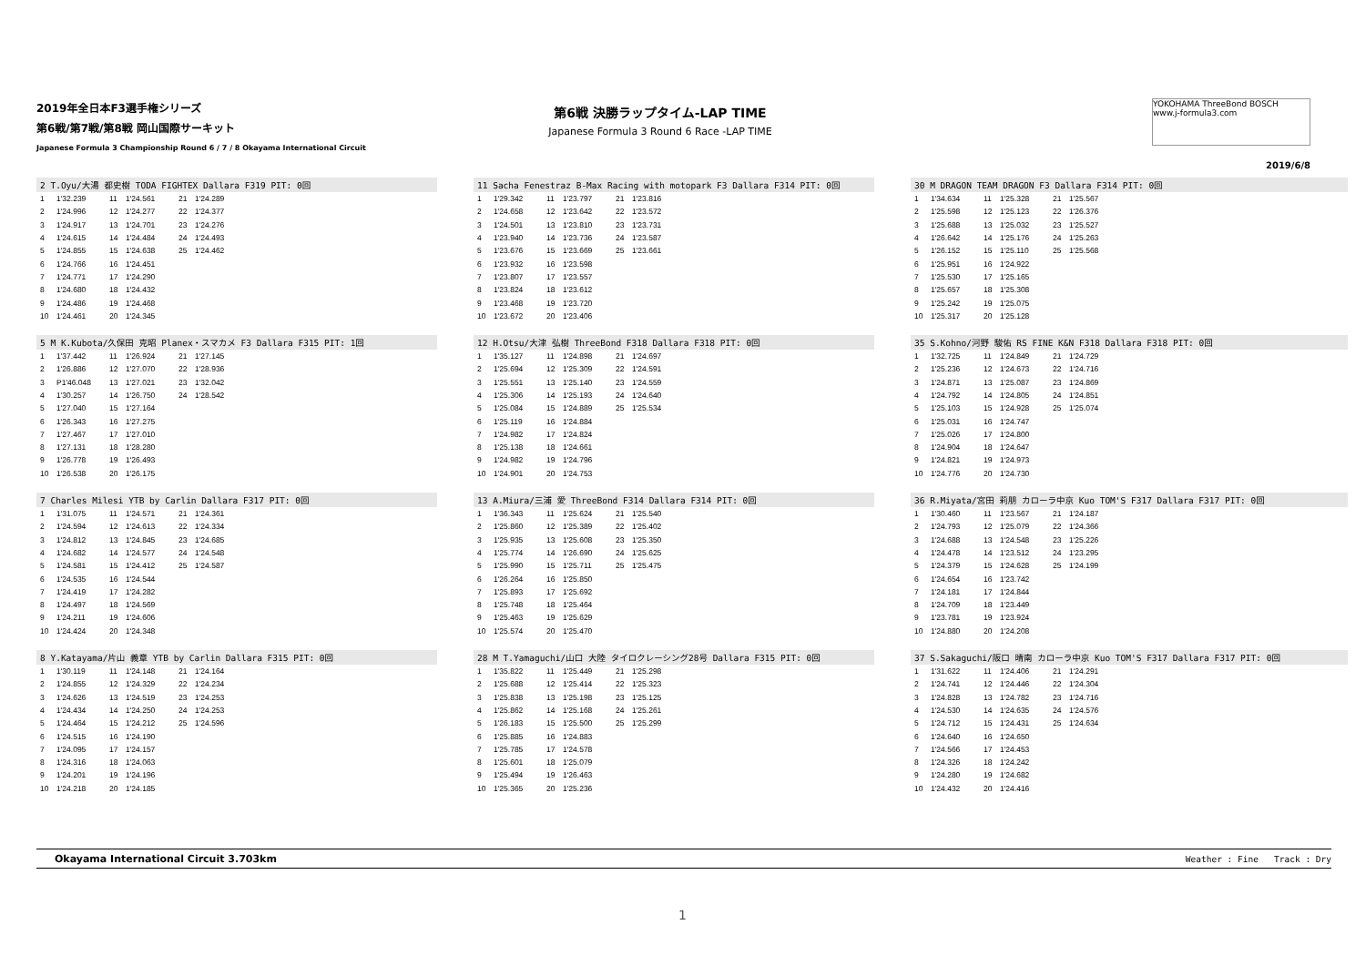2019年全日本F3選手権シリーズ
第6戦/第7戦/第8戦 岡山国際サーキット
Japanese Formula 3 Championship Round 6 / 7 / 8 Okayama International Circuit
第6戦 決勝ラップタイム-LAP TIME
Japanese Formula 3 Round 6 Race -LAP TIME
YOKOHAMA ThreeBond BOSCH
www.j-formula3.com
2019/6/8
2 T.Oyu/大湯 都史樹 TODA FIGHTEX Dallara F319 PIT: 0回
| 1 | 1'32.239 | 11 | 1'24.561 | 21 | 1'24.289 |
| 2 | 1'24.996 | 12 | 1'24.277 | 22 | 1'24.377 |
| 3 | 1'24.917 | 13 | 1'24.701 | 23 | 1'24.276 |
| 4 | 1'24.615 | 14 | 1'24.484 | 24 | 1'24.493 |
| 5 | 1'24.855 | 15 | 1'24.638 | 25 | 1'24.462 |
| 6 | 1'24.766 | 16 | 1'24.451 | | |
| 7 | 1'24.771 | 17 | 1'24.290 | | |
| 8 | 1'24.680 | 18 | 1'24.432 | | |
| 9 | 1'24.486 | 19 | 1'24.468 | | |
| 10 | 1'24.461 | 20 | 1'24.345 | | |
5 M K.Kubota/久保田 克昭 Planex・スマカメ F3 Dallara F315 PIT: 1回
| 1 | 1'37.442 | 11 | 1'26.924 | 21 | 1'27.145 |
| 2 | 1'26.886 | 12 | 1'27.070 | 22 | 1'28.936 |
| 3 | P1'46.048 | 13 | 1'27.021 | 23 | 1'32.042 |
| 4 | 1'30.257 | 14 | 1'26.750 | 24 | 1'28.542 |
| 5 | 1'27.040 | 15 | 1'27.164 | | |
| 6 | 1'26.343 | 16 | 1'27.275 | | |
| 7 | 1'27.467 | 17 | 1'27.010 | | |
| 8 | 1'27.131 | 18 | 1'28.280 | | |
| 9 | 1'26.778 | 19 | 1'26.493 | | |
| 10 | 1'26.538 | 20 | 1'26.175 | | |
7 Charles Milesi YTB by Carlin Dallara F317 PIT: 0回
| 1 | 1'31.075 | 11 | 1'24.571 | 21 | 1'24.361 |
| 2 | 1'24.594 | 12 | 1'24.613 | 22 | 1'24.334 |
| 3 | 1'24.812 | 13 | 1'24.845 | 23 | 1'24.685 |
| 4 | 1'24.682 | 14 | 1'24.577 | 24 | 1'24.548 |
| 5 | 1'24.581 | 15 | 1'24.412 | 25 | 1'24.587 |
| 6 | 1'24.535 | 16 | 1'24.544 | | |
| 7 | 1'24.419 | 17 | 1'24.282 | | |
| 8 | 1'24.497 | 18 | 1'24.569 | | |
| 9 | 1'24.211 | 19 | 1'24.606 | | |
| 10 | 1'24.424 | 20 | 1'24.348 | | |
8 Y.Katayama/片山 義章 YTB by Carlin Dallara F315 PIT: 0回
| 1 | 1'30.119 | 11 | 1'24.148 | 21 | 1'24.164 |
| 2 | 1'24.855 | 12 | 1'24.329 | 22 | 1'24.234 |
| 3 | 1'24.626 | 13 | 1'24.519 | 23 | 1'24.253 |
| 4 | 1'24.434 | 14 | 1'24.250 | 24 | 1'24.253 |
| 5 | 1'24.464 | 15 | 1'24.212 | 25 | 1'24.596 |
| 6 | 1'24.515 | 16 | 1'24.190 | | |
| 7 | 1'24.095 | 17 | 1'24.157 | | |
| 8 | 1'24.316 | 18 | 1'24.063 | | |
| 9 | 1'24.201 | 19 | 1'24.196 | | |
| 10 | 1'24.218 | 20 | 1'24.185 | | |
11 Sacha Fenestraz B-Max Racing with motopark F3 Dallara F314 PIT: 0回
| 1 | 1'29.342 | 11 | 1'23.797 | 21 | 1'23.816 |
| 2 | 1'24.658 | 12 | 1'23.642 | 22 | 1'23.572 |
| 3 | 1'24.501 | 13 | 1'23.810 | 23 | 1'23.731 |
| 4 | 1'23.940 | 14 | 1'23.736 | 24 | 1'23.587 |
| 5 | 1'23.676 | 15 | 1'23.669 | 25 | 1'23.661 |
| 6 | 1'23.932 | 16 | 1'23.598 | | |
| 7 | 1'23.807 | 17 | 1'23.557 | | |
| 8 | 1'23.824 | 18 | 1'23.612 | | |
| 9 | 1'23.468 | 19 | 1'23.720 | | |
| 10 | 1'23.672 | 20 | 1'23.406 | | |
12 H.Otsu/大津 弘樹 ThreeBond F318 Dallara F318 PIT: 0回
| 1 | 1'35.127 | 11 | 1'24.898 | 21 | 1'24.697 |
| 2 | 1'25.694 | 12 | 1'25.309 | 22 | 1'24.591 |
| 3 | 1'25.551 | 13 | 1'25.140 | 23 | 1'24.559 |
| 4 | 1'25.306 | 14 | 1'25.193 | 24 | 1'24.640 |
| 5 | 1'25.084 | 15 | 1'24.889 | 25 | 1'25.534 |
| 6 | 1'25.119 | 16 | 1'24.884 | | |
| 7 | 1'24.982 | 17 | 1'24.824 | | |
| 8 | 1'25.138 | 18 | 1'24.661 | | |
| 9 | 1'24.982 | 19 | 1'24.796 | | |
| 10 | 1'24.901 | 20 | 1'24.753 | | |
13 A.Miura/三浦 愛 ThreeBond F314 Dallara F314 PIT: 0回
| 1 | 1'36.343 | 11 | 1'25.624 | 21 | 1'25.540 |
| 2 | 1'25.860 | 12 | 1'25.389 | 22 | 1'25.402 |
| 3 | 1'25.935 | 13 | 1'25.608 | 23 | 1'25.350 |
| 4 | 1'25.774 | 14 | 1'26.690 | 24 | 1'25.625 |
| 5 | 1'25.990 | 15 | 1'25.711 | 25 | 1'25.475 |
| 6 | 1'26.264 | 16 | 1'25.850 | | |
| 7 | 1'25.893 | 17 | 1'25.692 | | |
| 8 | 1'25.748 | 18 | 1'25.464 | | |
| 9 | 1'25.463 | 19 | 1'25.629 | | |
| 10 | 1'25.574 | 20 | 1'25.470 | | |
28 M T.Yamaguchi/山口 大陸 タイロクレーシング28号 Dallara F315 PIT: 0回
| 1 | 1'35.822 | 11 | 1'25.449 | 21 | 1'25.298 |
| 2 | 1'25.688 | 12 | 1'25.414 | 22 | 1'25.323 |
| 3 | 1'25.838 | 13 | 1'25.198 | 23 | 1'25.125 |
| 4 | 1'25.862 | 14 | 1'25.168 | 24 | 1'25.261 |
| 5 | 1'26.183 | 15 | 1'25.500 | 25 | 1'25.299 |
| 6 | 1'25.885 | 16 | 1'24.883 | | |
| 7 | 1'25.785 | 17 | 1'24.578 | | |
| 8 | 1'25.601 | 18 | 1'25.079 | | |
| 9 | 1'25.494 | 19 | 1'26.463 | | |
| 10 | 1'25.365 | 20 | 1'25.236 | | |
30 M DRAGON TEAM DRAGON F3 Dallara F314 PIT: 0回
| 1 | 1'34.634 | 11 | 1'25.328 | 21 | 1'25.567 |
| 2 | 1'25.598 | 12 | 1'25.123 | 22 | 1'26.376 |
| 3 | 1'25.688 | 13 | 1'25.032 | 23 | 1'25.527 |
| 4 | 1'26.642 | 14 | 1'25.176 | 24 | 1'25.263 |
| 5 | 1'26.152 | 15 | 1'25.110 | 25 | 1'25.568 |
| 6 | 1'25.951 | 16 | 1'24.922 | | |
| 7 | 1'25.530 | 17 | 1'25.165 | | |
| 8 | 1'25.657 | 18 | 1'25.308 | | |
| 9 | 1'25.242 | 19 | 1'25.075 | | |
| 10 | 1'25.317 | 20 | 1'25.128 | | |
35 S.Kohno/河野 駿佑 RS FINE K&N F318 Dallara F318 PIT: 0回
| 1 | 1'32.725 | 11 | 1'24.849 | 21 | 1'24.729 |
| 2 | 1'25.236 | 12 | 1'24.673 | 22 | 1'24.716 |
| 3 | 1'24.871 | 13 | 1'25.087 | 23 | 1'24.869 |
| 4 | 1'24.792 | 14 | 1'24.805 | 24 | 1'24.851 |
| 5 | 1'25.103 | 15 | 1'24.928 | 25 | 1'25.074 |
| 6 | 1'25.031 | 16 | 1'24.747 | | |
| 7 | 1'25.026 | 17 | 1'24.800 | | |
| 8 | 1'24.904 | 18 | 1'24.647 | | |
| 9 | 1'24.821 | 19 | 1'24.973 | | |
| 10 | 1'24.776 | 20 | 1'24.730 | | |
36 R.Miyata/宮田 莉朋 カローラ中京 Kuo TOM'S F317 Dallara F317 PIT: 0回
| 1 | 1'30.460 | 11 | 1'23.567 | 21 | 1'24.187 |
| 2 | 1'24.793 | 12 | 1'25.079 | 22 | 1'24.366 |
| 3 | 1'24.688 | 13 | 1'24.548 | 23 | 1'25.226 |
| 4 | 1'24.478 | 14 | 1'23.512 | 24 | 1'23.295 |
| 5 | 1'24.379 | 15 | 1'24.628 | 25 | 1'24.199 |
| 6 | 1'24.654 | 16 | 1'23.742 | | |
| 7 | 1'24.181 | 17 | 1'24.844 | | |
| 8 | 1'24.709 | 18 | 1'23.449 | | |
| 9 | 1'23.781 | 19 | 1'23.924 | | |
| 10 | 1'24.880 | 20 | 1'24.208 | | |
37 S.Sakaguchi/阪口 晴南 カローラ中京 Kuo TOM'S F317 Dallara F317 PIT: 0回
| 1 | 1'31.622 | 11 | 1'24.406 | 21 | 1'24.291 |
| 2 | 1'24.741 | 12 | 1'24.446 | 22 | 1'24.304 |
| 3 | 1'24.828 | 13 | 1'24.782 | 23 | 1'24.716 |
| 4 | 1'24.530 | 14 | 1'24.635 | 24 | 1'24.576 |
| 5 | 1'24.712 | 15 | 1'24.431 | 25 | 1'24.634 |
| 6 | 1'24.640 | 16 | 1'24.650 | | |
| 7 | 1'24.566 | 17 | 1'24.453 | | |
| 8 | 1'24.326 | 18 | 1'24.242 | | |
| 9 | 1'24.280 | 19 | 1'24.682 | | |
| 10 | 1'24.432 | 20 | 1'24.416 | | |
Okayama International Circuit 3.703km Weather : Fine Track : Dry
1